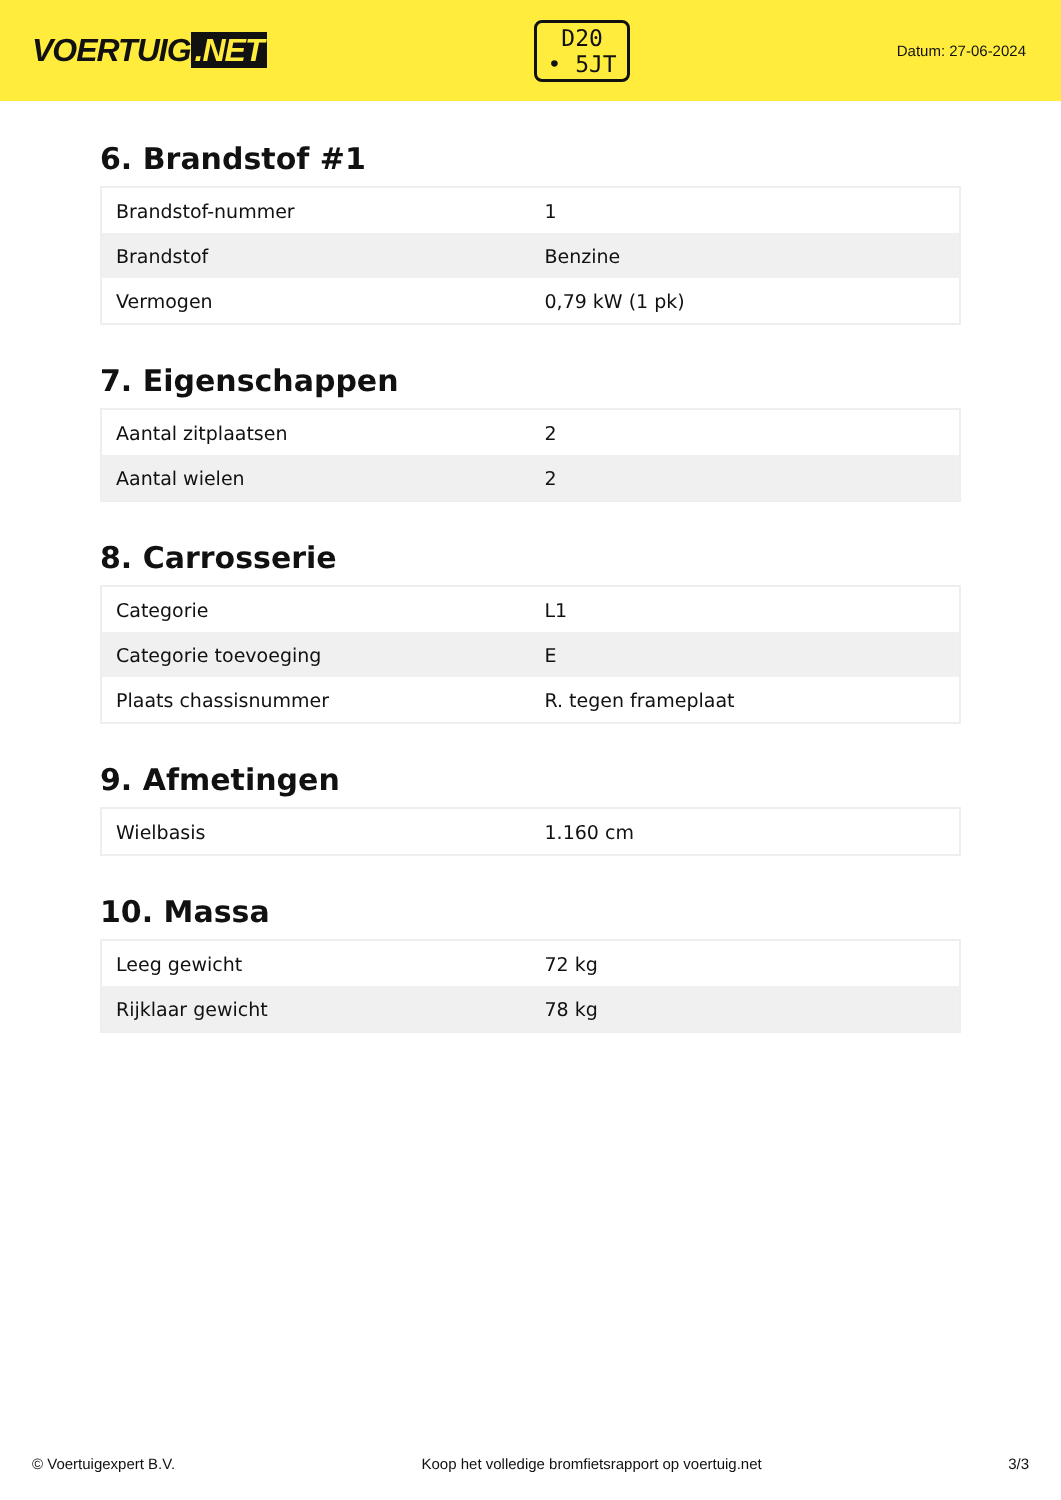VOERTUIG.NET
D20
• 5JT
Datum: 27-06-2024
6. Brandstof #1
| Brandstof-nummer | 1 |
| Brandstof | Benzine |
| Vermogen | 0,79 kW (1 pk) |
7. Eigenschappen
| Aantal zitplaatsen | 2 |
| Aantal wielen | 2 |
8. Carrosserie
| Categorie | L1 |
| Categorie toevoeging | E |
| Plaats chassisnummer | R. tegen frameplaat |
9. Afmetingen
| Wielbasis | 1.160 cm |
10. Massa
| Leeg gewicht | 72 kg |
| Rijklaar gewicht | 78 kg |
© Voertuigexpert B.V. Koop het volledige bromfietsrapport op voertuig.net 3/3